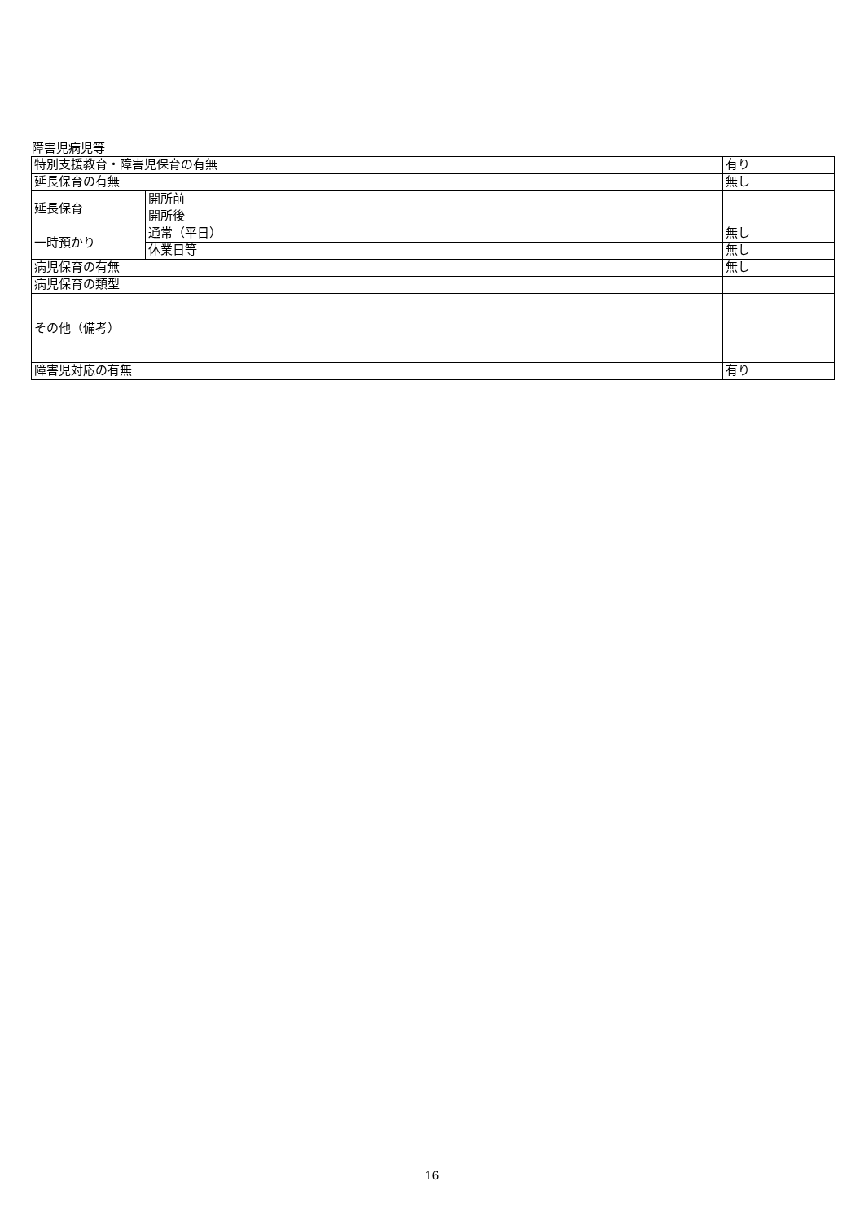障害児病児等
| 特別支援教育・障害児保育の有無 | | 有り |
| 延長保育の有無 | | 無し |
| 延長保育 | 開所前 | |
| | 開所後 | |
| 一時預かり | 通常（平日） | 無し |
| | 休業日等 | 無し |
| 病児保育の有無 | | 無し |
| 病児保育の類型 | | |
| その他（備考） | | |
| 障害児対応の有無 | | 有り |
16